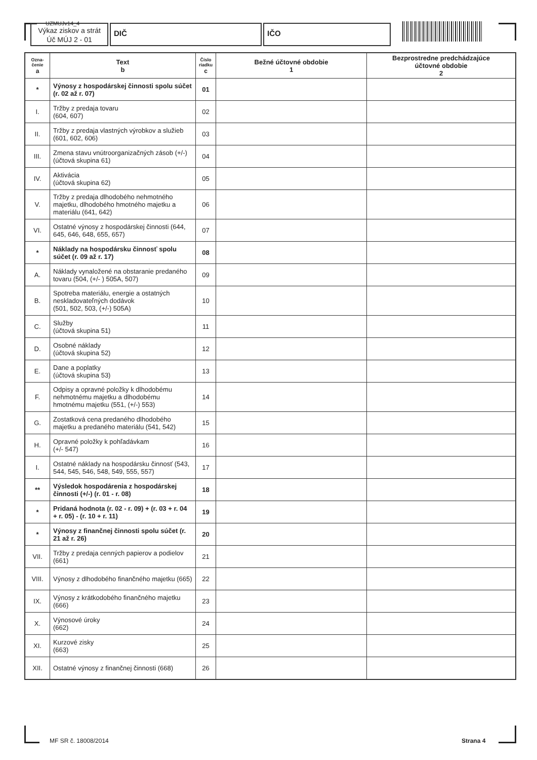UZMUJv14_4
Výkaz ziskov a strát
Úč MÚJ 2 - 01
DIČ IČO
| Ozna- čenie a | Text b | Číslo riadku c | Bežné účtovné obdobie 1 | Bezprostredne predchádzajúce účtovné obdobie 2 |
| --- | --- | --- | --- | --- |
| * | Výnosy z hospodárskej činnosti spolu súčet (r. 02 až r. 07) | 01 | | |
| I. | Tržby z predaja tovaru (604, 607) | 02 | | |
| II. | Tržby z predaja vlastných výrobkov a služieb (601, 602, 606) | 03 | | |
| III. | Zmena stavu vnútroorganizačných zásob (+/-) (účtová skupina 61) | 04 | | |
| IV. | Aktivácia (účtová skupina 62) | 05 | | |
| V. | Tržby z predaja dlhodobého nehmotného majetku, dlhodobého hmotného majetku a materiálu (641, 642) | 06 | | |
| VI. | Ostatné výnosy z hospodárskej činnosti (644, 645, 646, 648, 655, 657) | 07 | | |
| * | Náklady na hospodársku činnosť spolu súčet (r. 09 až r. 17) | 08 | | |
| A. | Náklady vynaložené na obstaranie predaného tovaru (504, (+/- ) 505A, 507) | 09 | | |
| B. | Spotreba materiálu, energie a ostatných neskladovateľných dodávok (501, 502, 503, (+/-) 505A) | 10 | | |
| C. | Služby (účtová skupina 51) | 11 | | |
| D. | Osobné náklady (účtová skupina 52) | 12 | | |
| E. | Dane a poplatky (účtová skupina 53) | 13 | | |
| F. | Odpisy a opravné položky k dlhodobému nehmotnému majetku a dlhodobému hmotnému majetku (551, (+/-) 553) | 14 | | |
| G. | Zostatková cena predaného dlhodobého majetku a predaného materiálu (541, 542) | 15 | | |
| H. | Opravné položky k pohľadávkam (+/- 547) | 16 | | |
| I. | Ostatné náklady na hospodársku činnosť (543, 544, 545, 546, 548, 549, 555, 557) | 17 | | |
| ** | Výsledok hospodárenia z hospodárskej činnosti (+/-) (r. 01 - r. 08) | 18 | | |
| * | Pridaná hodnota (r. 02 - r. 09) + (r. 03 + r. 04 + r. 05) - (r. 10 + r. 11) | 19 | | |
| * | Výnosy z finančnej činnosti spolu súčet (r. 21 až r. 26) | 20 | | |
| VII. | Tržby z predaja cenných papierov a podielov (661) | 21 | | |
| VIII. | Výnosy z dlhodobého finančného majetku (665) | 22 | | |
| IX. | Výnosy z krátkodobého finančného majetku (666) | 23 | | |
| X. | Výnosové úroky (662) | 24 | | |
| XI. | Kurzové zisky (663) | 25 | | |
| XII. | Ostatné výnosy z finančnej činnosti (668) | 26 | | |
MF SR č. 18008/2014 Strana 4